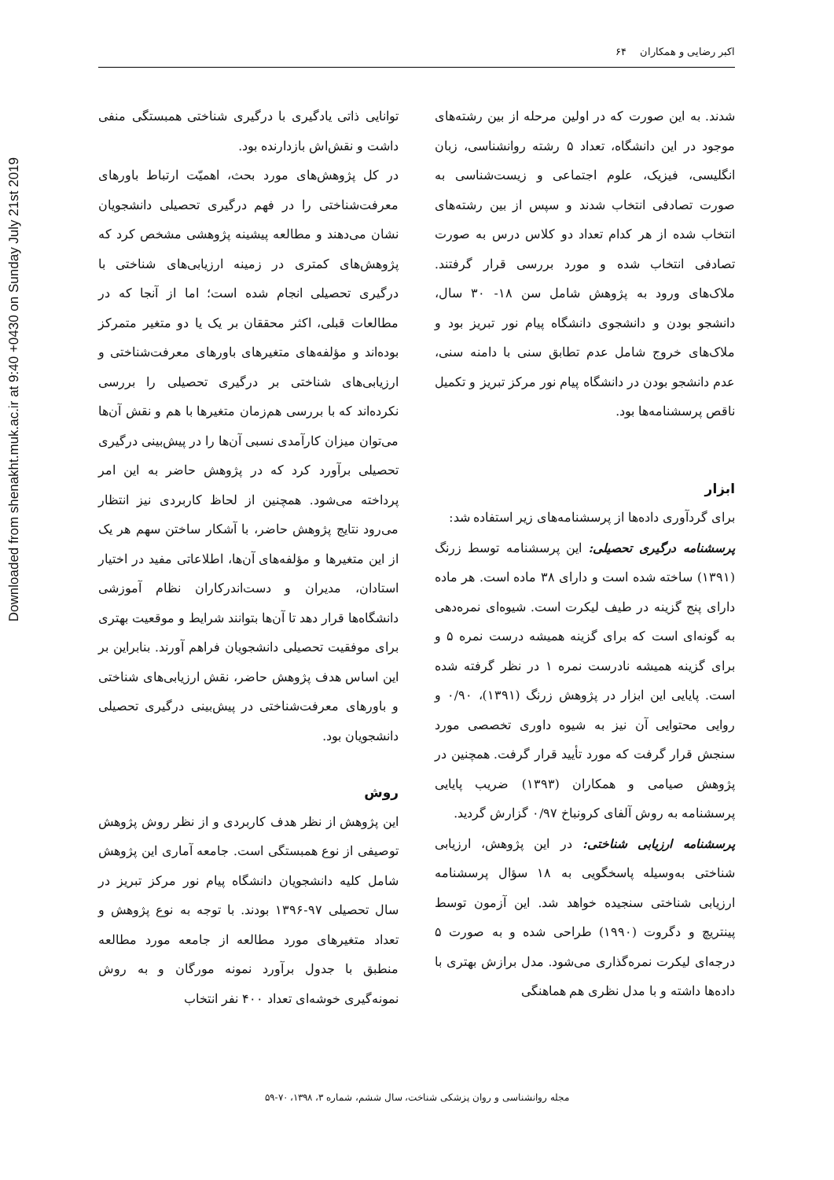Downloaded from shenakht.muk.ac.ir at 9:40 +0430 on Sunday July 21st 2019
اکبر رضایی و همکاران ۶۴
توانایی ذاتی یادگیری با درگیری شناختی همبستگی منفی داشت و نقش‌اش بازدارنده بود.
در کل پژوهش‌های مورد بحث، اهمیّت ارتباط باورهای معرفت‌شناختی را در فهم درگیری تحصیلی دانشجویان نشان می‌دهند و مطالعه پیشینه پژوهشی مشخص کرد که پژوهش‌های کمتری در زمینه ارزیابی‌های شناختی با درگیری تحصیلی انجام شده است؛ اما از آنجا که در مطالعات قبلی، اکثر محققان بر یک یا دو متغیر متمرکز بوده‌اند و مؤلفه‌های متغیرهای باورهای معرفت‌شناختی و ارزیابی‌های شناختی بر درگیری تحصیلی را بررسی نکرده‌اند که با بررسی هم‌زمان متغیرها با هم و نقش آن‌ها می‌توان میزان کارآمدی نسبی آن‌ها را در پیش‌بینی درگیری تحصیلی برآورد کرد که در پژوهش حاضر به این امر پرداخته می‌شود. همچنین از لحاظ کاربردی نیز انتظار می‌رود نتایج پژوهش حاضر، با آشکار ساختن سهم هر یک از این متغیرها و مؤلفه‌های آن‌ها، اطلاعاتی مفید در اختیار استادان، مدیران و دست‌اندرکاران نظام آموزشی دانشگاه‌ها قرار دهد تا آن‌ها بتوانند شرایط و موقعیت بهتری برای موفقیت تحصیلی دانشجویان فراهم آورند. بنابراین بر این اساس هدف پژوهش حاضر، نقش ارزیابی‌های شناختی و باورهای معرفت‌شناختی در پیش‌بینی درگیری تحصیلی دانشجویان بود.
روش
این پژوهش از نظر هدف کاربردی و از نظر روش پژوهش توصیفی از نوع همبستگی است. جامعه آماری این پژوهش شامل کلیه دانشجویان دانشگاه پیام نور مرکز تبریز در سال تحصیلی ۹۷-۱۳۹۶ بودند. با توجه به نوع پژوهش و تعداد متغیرهای مورد مطالعه از جامعه مورد مطالعه منطبق با جدول برآورد نمونه مورگان و به روش نمونه‌گیری خوشه‌ای تعداد ۴۰۰ نفر انتخاب
شدند. به این صورت که در اولین مرحله از بین رشته‌های موجود در این دانشگاه، تعداد ۵ رشته روانشناسی، زبان انگلیسی، فیزیک، علوم اجتماعی و زیست‌شناسی به صورت تصادفی انتخاب شدند و سپس از بین رشته‌های انتخاب شده از هر کدام تعداد دو کلاس درس به صورت تصادفی انتخاب شده و مورد بررسی قرار گرفتند. ملاک‌های ورود به پژوهش شامل سن ۱۸- ۳۰ سال، دانشجو بودن و دانشجوی دانشگاه پیام نور تبریز بود و ملاک‌های خروج شامل عدم تطابق سنی با دامنه سنی، عدم دانشجو بودن در دانشگاه پیام نور مرکز تبریز و تکمیل ناقص پرسشنامه‌ها بود.
ابزار
برای گردآوری داده‌ها از پرسشنامه‌های زیر استفاده شد:
پرسشنامه درگیری تحصیلی: این پرسشنامه توسط زرنگ (۱۳۹۱) ساخته شده است و دارای ۳۸ ماده است. هر ماده دارای پنج گزینه در طیف لیکرت است. شیوه‌ای نمره‌دهی به گونه‌ای است که برای گزینه همیشه درست نمره ۵ و برای گزینه همیشه نادرست نمره ۱ در نظر گرفته شده است. پایایی این ابزار در پژوهش زرنگ (۱۳۹۱)، ۰/۹۰ و روایی محتوایی آن نیز به شیوه داوری تخصصی مورد سنجش قرار گرفت که مورد تأیید قرار گرفت. همچنین در پژوهش صیامی و همکاران (۱۳۹۳) ضریب پایایی پرسشنامه به روش آلفای کرونباخ ۰/۹۷ گزارش گردید.
پرسشنامه ارزیابی شناختی: در این پژوهش، ارزیابی شناختی به‌وسیله پاسخگویی به ۱۸ سؤال پرسشنامه ارزیابی شناختی سنجیده خواهد شد. این آزمون توسط پینتریچ و دگروت (۱۹۹۰) طراحی شده و به صورت ۵ درجه‌ای لیکرت نمره‌گذاری می‌شود. مدل برازش بهتری با داده‌ها داشته و با مدل نظری هم هماهنگی
مجله روانشناسی و روان پزشکی شناخت، سال ششم، شماره ۳، ۱۳۹۸، ۷۰-۵۹